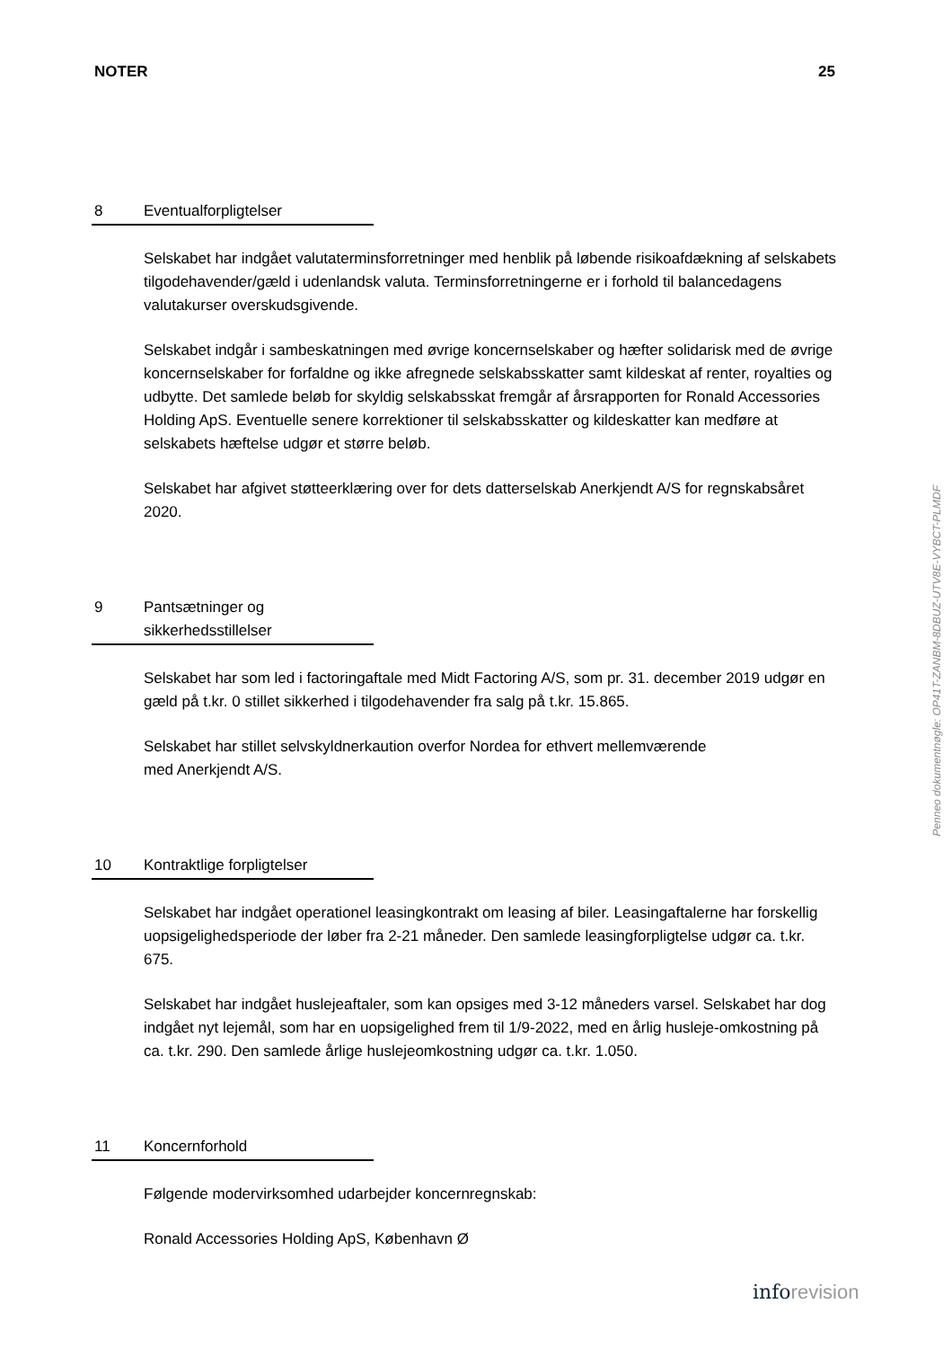NOTER 25
8 Eventualforpligtelser
Selskabet har indgået valutaterminsforretninger med henblik på løbende risikoafdækning af selskabets tilgodehavender/gæld i udenlandsk valuta. Terminsforretningerne er i forhold til balancedagens valutakurser overskudsgivende.
Selskabet indgår i sambeskatningen med øvrige koncernselskaber og hæfter solidarisk med de øvrige koncernselskaber for forfaldne og ikke afregnede selskabsskatter samt kildeskat af renter, royalties og udbytte. Det samlede beløb for skyldig selskabsskat fremgår af årsrapporten for Ronald Accessories Holding ApS. Eventuelle senere korrektioner til selskabsskatter og kildeskatter kan medføre at selskabets hæftelse udgør et større beløb.
Selskabet har afgivet støtteerklæring over for dets datterselskab Anerkjendt A/S for regnskabsåret 2020.
9 Pantsætninger og
sikkerhedsstillelser
Selskabet har som led i factoringaftale med Midt Factoring A/S, som pr. 31. december 2019 udgør en gæld på t.kr. 0 stillet sikkerhed i tilgodehavender fra salg på t.kr. 15.865.
Selskabet har stillet selvskyldnerkaution overfor Nordea for ethvert mellemværende
med Anerkjendt A/S.
10 Kontraktlige forpligtelser
Selskabet har indgået operationel leasingkontrakt om leasing af biler. Leasingaftalerne har forskellig uopsigelighedsperiode der løber fra 2-21 måneder. Den samlede leasingforpligtelse udgør ca. t.kr. 675.
Selskabet har indgået huslejeaftaler, som kan opsiges med 3-12 måneders varsel. Selskabet har dog indgået nyt lejemål, som har en uopsigelighed frem til 1/9-2022, med en årlig husleje-omkostning på ca. t.kr. 290. Den samlede årlige huslejeomkostning udgør ca. t.kr. 1.050.
11 Koncernforhold
Følgende modervirksomhed udarbejder koncernregnskab:
Ronald Accessories Holding ApS, København Ø
Penneo dokumentnøgle: OP41T-ZANBM-8DBUZ-UTV8E-VYBCT-PLMDF
inforevision